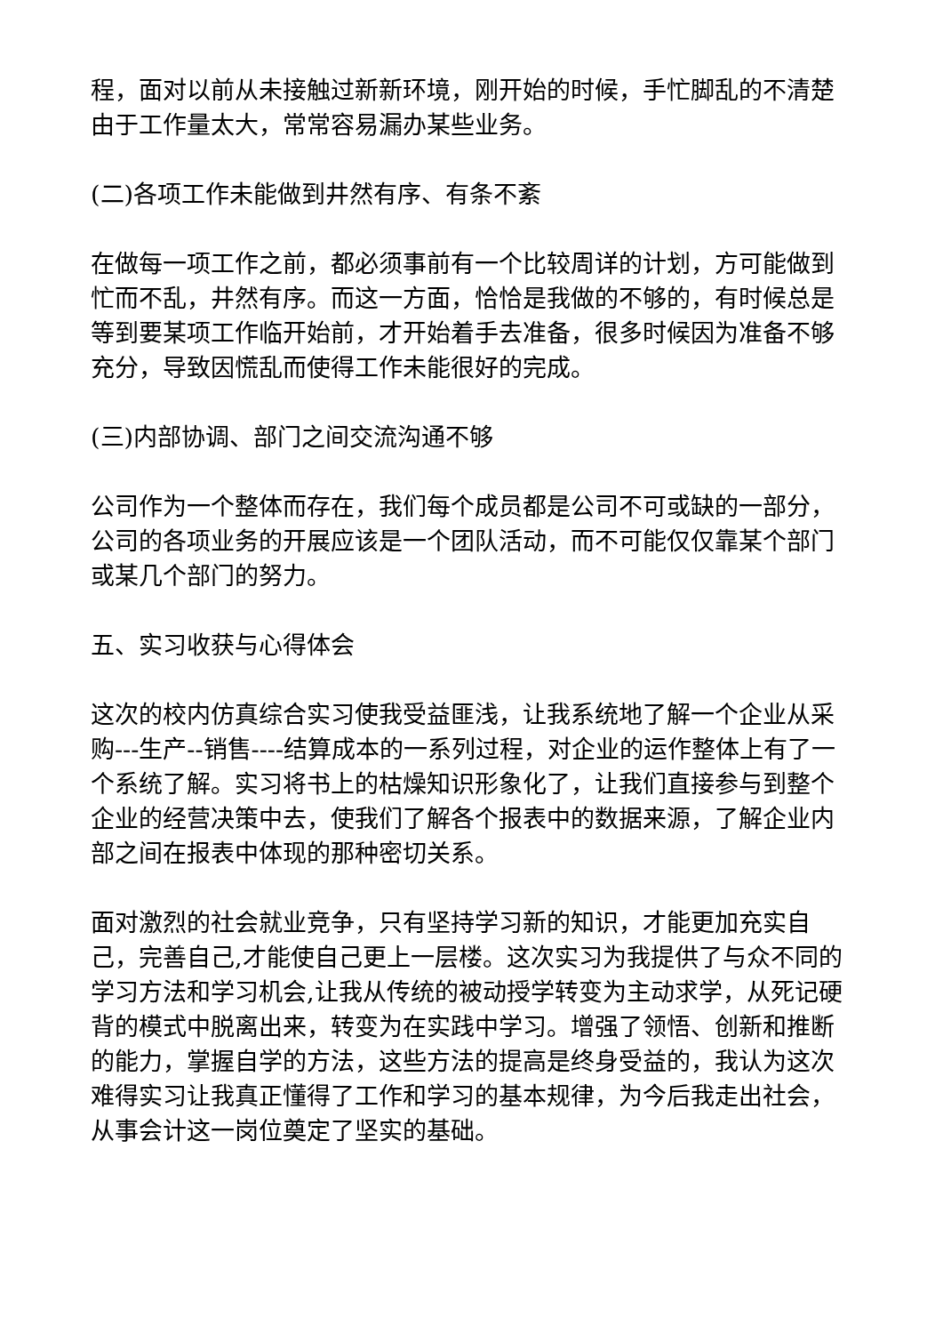程，面对以前从未接触过新新环境，刚开始的时候，手忙脚乱的不清楚由于工作量太大，常常容易漏办某些业务。
(二)各项工作未能做到井然有序、有条不紊
在做每一项工作之前，都必须事前有一个比较周详的计划，方可能做到忙而不乱，井然有序。而这一方面，恰恰是我做的不够的，有时候总是等到要某项工作临开始前，才开始着手去准备，很多时候因为准备不够充分，导致因慌乱而使得工作未能很好的完成。
(三)内部协调、部门之间交流沟通不够
公司作为一个整体而存在，我们每个成员都是公司不可或缺的一部分，公司的各项业务的开展应该是一个团队活动，而不可能仅仅靠某个部门或某几个部门的努力。
五、实习收获与心得体会
这次的校内仿真综合实习使我受益匪浅，让我系统地了解一个企业从采购---生产--销售----结算成本的一系列过程，对企业的运作整体上有了一个系统了解。实习将书上的枯燥知识形象化了，让我们直接参与到整个企业的经营决策中去，使我们了解各个报表中的数据来源，了解企业内部之间在报表中体现的那种密切关系。
面对激烈的社会就业竞争，只有坚持学习新的知识，才能更加充实自己，完善自己,才能使自己更上一层楼。这次实习为我提供了与众不同的学习方法和学习机会,让我从传统的被动授学转变为主动求学，从死记硬背的模式中脱离出来，转变为在实践中学习。增强了领悟、创新和推断的能力，掌握自学的方法，这些方法的提高是终身受益的，我认为这次难得实习让我真正懂得了工作和学习的基本规律，为今后我走出社会，从事会计这一岗位奠定了坚实的基础。